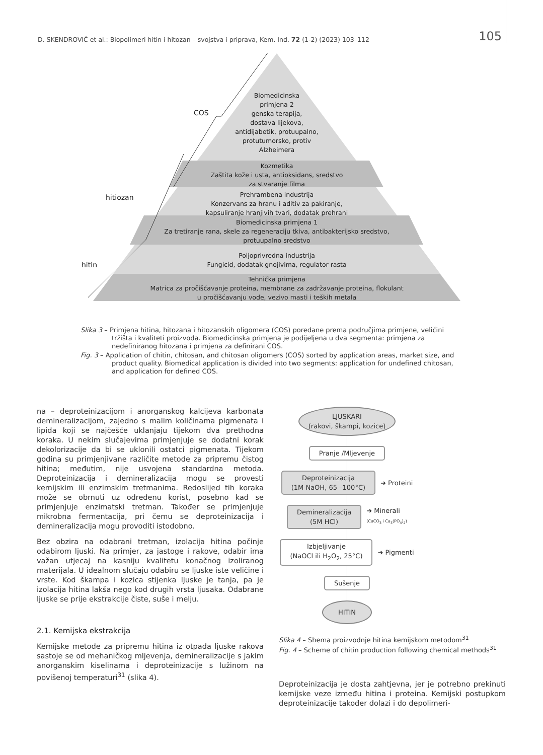D. SKENDROVIĆ et al.: Biopolimeri hitin i hitozan – svojstva i priprava, Kem. Ind. 72 (1-2) (2023) 103–112 105
Biomedicinska
primjena 2
genska terapija,
dostava lijekova,
antidijabetik, protuupalno,
protutumorsko, protiv
Alzheimera
Kozmetika
Zaštita kože i usta, antioksidans, sredstvo
za stvaranje filma
Prehrambena industrija
Konzervans za hranu i aditiv za pakiranje,
kapsuliranje hranjivih tvari, dodatak prehrani
Biomedicinska primjena 1
Za tretiranje rana, skele za regeneraciju tkiva, antibakterijsko sredstvo,
protuupalno sredstvo
Poljoprivredna industrija
Fungicid, dodatak gnojivima, regulator rasta
Tehnička primjena
Matrica za pročišćavanje proteina, membrane za zadržavanje proteina, flokulant
u pročišćavanju vode, vezivo masti i teških metala
COS
hitiozan
hitin
Slika 3 – Primjena hitina, hitozana i hitozanskih oligomera (COS) poredane prema područjima primjene, veličini tržišta i kvaliteti proizvoda. Biomedicinska primjena je podijeljena u dva segmenta: primjena za nedefiniranog hitozana i primjena za definirani COS.
Fig. 3 – Application of chitin, chitosan, and chitosan oligomers (COS) sorted by application areas, market size, and product quality. Biomedical application is divided into two segments: application for undefined chitosan, and application for defined COS.
na – deproteinizacijom i anorganskog kalcijeva karbonata demineralizacijom, zajedno s malim količinama pigmenata i lipida koji se najčešće uklanjaju tijekom dva prethodna koraka. U nekim slučajevima primjenjuje se dodatni korak dekolorizacije da bi se uklonili ostatci pigmenata. Tijekom godina su primjenjivane različite metode za pripremu čistog hitina; međutim, nije usvojena standardna metoda. Deproteinizacija i demineralizacija mogu se provesti kemijskim ili enzimskim tretmanima. Redoslijed tih koraka može se obrnuti uz određenu korist, posebno kad se primjenjuje enzimatski tretman. Također se primjenjuje mikrobna fermentacija, pri čemu se deproteinizacija i demineralizacija mogu provoditi istodobno.
Bez obzira na odabrani tretman, izolacija hitina počinje odabirom ljuski. Na primjer, za jastoge i rakove, odabir ima važan utjecaj na kasniju kvalitetu konačnog izoliranog materijala. U idealnom slučaju odabiru se ljuske iste veličine i vrste. Kod škampa i kozica stijenka ljuske je tanja, pa je izolacija hitina lakša nego kod drugih vrsta ljusaka. Odabrane ljuske se prije ekstrakcije čiste, suše i melju.
2.1. Kemijska ekstrakcija
Kemijske metode za pripremu hitina iz otpada ljuske rakova sastoje se od mehaničkog mljevenja, demineralizacije s jakim anorganskim kiselinama i deproteinizacije s lužinom na povišenoj temperaturi<sup>31</sup> (slika 4).
LJUSKARI
(rakovi, škampi, kozice)
Pranje /Mljevenje
Deproteinizacija
(1M NaOH, 65 –100°C)
➜ Proteini
Demineralizacija
(5M HCl)
➜ Minerali
(CaCO<sub>3</sub> i Ca<sub>3</sub>(PO<sub>4</sub>)<sub>2</sub>)
Izbjeljivanje
(NaOCl ili H<sub>2</sub>O<sub>2</sub>, 25°C)
➜ Pigmenti
Sušenje
HITIN
Slika 4 – Shema proizvodnje hitina kemijskom metodom<sup>31</sup>
Fig. 4 – Scheme of chitin production following chemical methods<sup>31</sup>
Deproteinizacija je dosta zahtjevna, jer je potrebno prekinuti kemijske veze između hitina i proteina. Kemijski postupkom deproteinizacije također dolazi i do depolimeri-